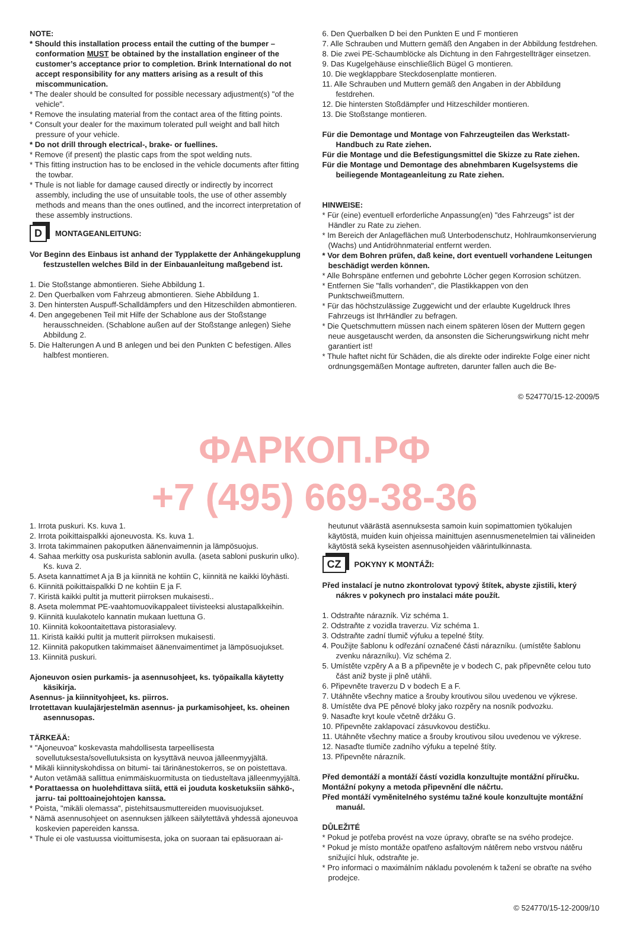NOTE:
* Should this installation process entail the cutting of the bumper – conformation MUST be obtained by the installation engineer of the customer’s acceptance prior to completion. Brink International do not accept responsibility for any matters arising as a result of this miscommunication.
* The dealer should be consulted for possible necessary adjustment(s) "of the vehicle".
* Remove the insulating material from the contact area of the fitting points.
* Consult your dealer for the maximum tolerated pull weight and ball hitch pressure of your vehicle.
* Do not drill through electrical-, brake- or fuellines.
* Remove (if present) the plastic caps from the spot welding nuts.
* This fitting instruction has to be enclosed in the vehicle documents after fitting the towbar.
* Thule is not liable for damage caused directly or indirectly by incorrect assembly, including the use of unsuitable tools, the use of other assembly methods and means than the ones outlined, and the incorrect interpretation of these assembly instructions.
D MONTAGEANLEITUNG:
Vor Beginn des Einbaus ist anhand der Typplakette der Anhängekupplung festzustellen welches Bild in der Einbauanleitung maßgebend ist.
1. Die Stoßstange abmontieren. Siehe Abbildung 1.
2. Den Querbalken vom Fahrzeug abmontieren. Siehe Abbildung 1.
3. Den hintersten Auspuff-Schalldämpfers und den Hitzeschilden abmontieren.
4. Den angegebenen Teil mit Hilfe der Schablone aus der Stoßstange herausschneiden. (Schablone außen auf der Stoßstange anlegen) Siehe Abbildung 2.
5. Die Halterungen A und B anlegen und bei den Punkten C befestigen. Alles halbfest montieren.
6. Den Querbalken D bei den Punkten E und F montieren
7. Alle Schrauben und Muttern gemäß den Angaben in der Abbildung festdrehen.
8. Die zwei PE-Schaumblöcke als Dichtung in den Fahrgestellträger einsetzen.
9. Das Kugelgehäuse einschließlich Bügel G montieren.
10. Die wegklappbare Steckdosenplatte montieren.
11. Alle Schrauben und Muttern gemäß den Angaben in der Abbildung festdrehen.
12. Die hintersten Stoßdämpfer und Hitzeschilder montieren.
13. Die Stoßstange montieren.
Für die Demontage und Montage von Fahrzeugteilen das Werkstatt-Handbuch zu Rate ziehen.
Für die Montage und die Befestigungsmittel die Skizze zu Rate ziehen.
Für die Montage und Demontage des abnehmbaren Kugelsystems die beiliegende Montageanleitung zu Rate ziehen.
HINWEISE:
* Für (eine) eventuell erforderliche Anpassung(en) "des Fahrzeugs" ist der Händler zu Rate zu ziehen.
* Im Bereich der Anlageflächen muß Unterbodenschutz, Hohlraumkonservierung (Wachs) und Antidröhnmaterial entfernt werden.
* Vor dem Bohren prüfen, daß keine, dort eventuell vorhandene Leitungen beschädigt werden können.
* Alle Bohrspäne entfernen und gebohrte Löcher gegen Korrosion schützen.
* Entfernen Sie "falls vorhanden", die Plastikkappen von den Punktschweißmuttern.
* Für das höchstzulässige Zuggewicht und der erlaubte Kugeldruck Ihres Fahrzeugs ist IhrHändler zu befragen.
* Die Quetschmuttern müssen nach einem späteren lösen der Muttern gegen neue ausgetauscht werden, da ansonsten die Sicherungswirkung nicht mehr garantiert ist!
* Thule haftet nicht für Schäden, die als direkte oder indirekte Folge einer nicht ordnungsgemäßen Montage auftreten, darunter fallen auch die Be-
© 524770/15-12-2009/5
ФАРКОП.РФ
+7 (495) 669-38-36
1. Irrota puskuri. Ks. kuva 1.
2. Irrota poikittaispalkki ajoneuvosta. Ks. kuva 1.
3. Irrota takimmainen pakoputken äänenvaimennin ja lämpösuojus.
4. Sahaa merkitty osa puskurista sablonin avulla. (aseta sabloni puskurin ulko). Ks. kuva 2.
5. Aseta kannattimet A ja B ja kiinnitä ne kohtiin C, kiinnitä ne kaikki löyhästi.
6. Kiinnitä poikittaispalkki D ne kohtiin E ja F.
7. Kiristä kaikki pultit ja mutterit piirroksen mukaisesti..
8. Aseta molemmat PE-vaahtomuovikappaleet tiivisteeksi alustapalkkeihin.
9. Kiinnitä kuulakotelo kannatin mukaan luettuna G.
10. Kiinnitä kokoontaitettava pistorasialevy.
11. Kiristä kaikki pultit ja mutterit piirroksen mukaisesti.
12. Kiinnitä pakoputken takimmaiset äänenvaimentimet ja lämpösuojukset.
13. Kiinnitä puskuri.
Ajoneuvon osien purkamis- ja asennusohjeet, ks. työpaikalla käytetty käsikirja.
Asennus- ja kiinnityohjeet, ks. piirros.
Irrotettavan kuulajärjestelmän asennus- ja purkamisohjeet, ks. oheinen asennusopas.
TÄRKEÄÄ:
* "Ajoneuvoa" koskevasta mahdollisesta tarpeellisesta sovellutuksesta/sovellutuksista on kysyttävä neuvoa jälleenmyyjältä.
* Mikäli kiinnityskohdissa on bitumi- tai tärinänestokerros, se on poistettava.
* Auton vetämää sallittua enimmäiskuormitusta on tiedusteltava jälleenmyyjältä.
* Porattaessa on huolehdittava siitä, että ei jouduta kosketuksiin sähkö-, jarru- tai polttoainejohtojen kanssa.
* Poista, "mikäli olemassa", pistehitsausmuttereiden muovisuojukset.
* Nämä asennusohjeet on asennuksen jälkeen säilytettävä yhdessä ajoneuvoa koskevien papereiden kanssa.
* Thule ei ole vastuussa vioittumisesta, joka on suoraan tai epäsuoraan ai-
heutunut väärästä asennuksesta samoin kuin sopimattomien työkalujen käytöstä, muiden kuin ohjeissa mainittujen asennusmenetelmien tai välineiden käytöstä sekä kyseisten asennusohjeiden väärintulkinnasta.
CZ POKYNY K MONTÁŽI:
Před instalací je nutno zkontrolovat typový štítek, abyste zjistili, který nákres v pokynech pro instalaci máte použít.
1. Odstraňte nárazník. Viz schéma 1.
2. Odstraňte z vozidla traverzu. Viz schéma 1.
3. Odstraňte zadní tlumič výfuku a tepelné štíty.
4. Použijte šablonu k odřezání označené části nárazníku. (umístěte šablonu zvenku nárazníku). Viz schéma 2.
5. Umístěte vzpěry A a B a připevněte je v bodech C, pak připevněte celou tuto část aniž byste ji plně utáhli.
6. Připevněte traverzu D v bodech E a F.
7. Utáhněte všechny matice a šrouby kroutivou silou uvedenou ve výkrese.
8. Umístěte dva PE pěnové bloky jako rozpěry na nosník podvozku.
9. Nasaďte kryt koule včetně držáku G.
10. Připevněte zaklapovací zásuvkovou destičku.
11. Utáhněte všechny matice a šrouby kroutivou silou uvedenou ve výkrese.
12. Nasaďte tlumiče zadního výfuku a tepelné štíty.
13. Připevněte nárazník.
Před demontáží a montáží částí vozidla konzultujte montážní příručku.
Montážní pokyny a metoda připevnění dle náčrtu.
Před montáží vyměnitelného systému tažné koule konzultujte montážní manuál.
DŮLEŽITÉ
* Pokud je potřeba provést na voze úpravy, obraťte se na svého prodejce.
* Pokud je místo montáže opatřeno asfaltovým nátěrem nebo vrstvou nátěru snižující hluk, odstraňte je.
* Pro informaci o maximálním nákladu povoleném k tažení se obraťte na svého prodejce.
© 524770/15-12-2009/10